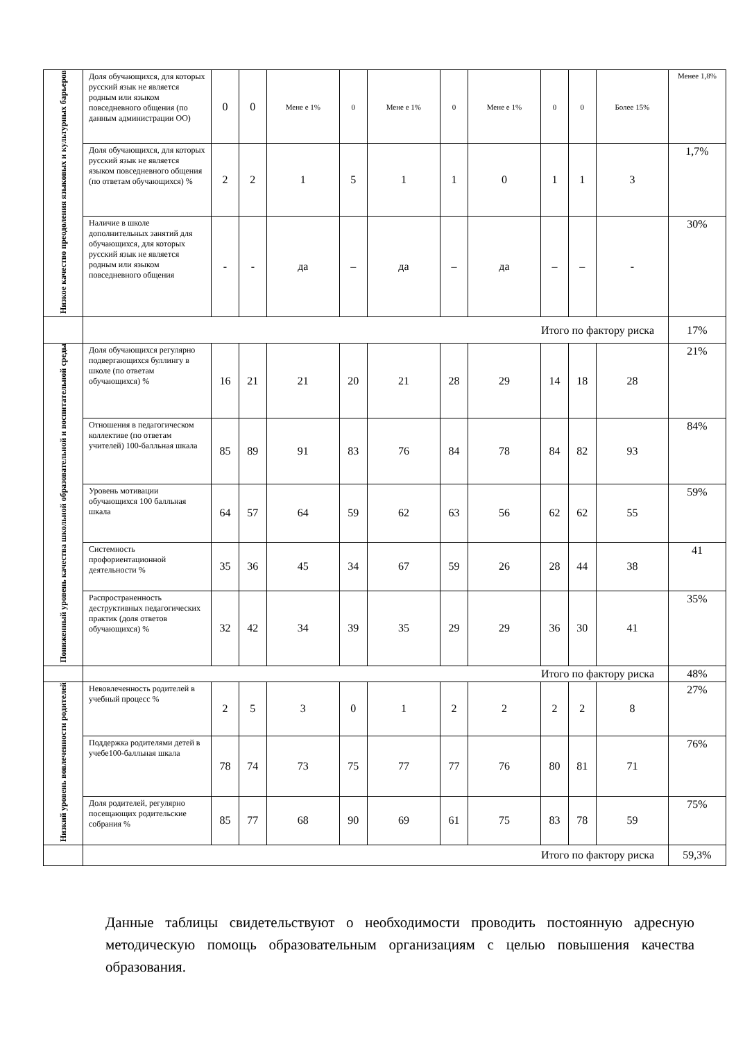| Низкое качество преодоления языковых и культурных барьеров | Доля обучающихся, для которых русский язык не является родным или языком повседневного общения (по данным администрации ОО) | 0 | 0 | Мене е 1% | 0 | Мене е 1% | 0 | Мене е 1% | 0 | 0 | Более 15% | Менее 1,8% |
| | Доля обучающихся, для которых русский язык не является языком повседневного общения (по ответам обучающихся) % | 2 | 2 | 1 | 5 | 1 | 1 | 0 | 1 | 1 | 3 | 1,7% |
| | Наличие в школе дополнительных занятий для обучающихся, для которых русский язык не является родным или языком повседневного общения | - | - | да | – | да | – | да | – | – | - | 30% |
| | Итого по фактору риска | | | | | | | | | | | 17% |
| Пониженный уровень качества школьной образовательной и воспитательной среды | Доля обучающихся регулярно подвергающихся буллингу в школе (по ответам обучающихся) % | 16 | 21 | 21 | 20 | 21 | 28 | 29 | 14 | 18 | 28 | 21% |
| | Отношения в педагогическом коллективе (по ответам учителей) 100-балльная шкала | 85 | 89 | 91 | 83 | 76 | 84 | 78 | 84 | 82 | 93 | 84% |
| | Уровень мотивации обучающихся 100 балльная шкала | 64 | 57 | 64 | 59 | 62 | 63 | 56 | 62 | 62 | 55 | 59% |
| | Системность профориентационной деятельности % | 35 | 36 | 45 | 34 | 67 | 59 | 26 | 28 | 44 | 38 | 41 |
| | Распространенность деструктивных педагогических практик (доля ответов обучающихся) % | 32 | 42 | 34 | 39 | 35 | 29 | 29 | 36 | 30 | 41 | 35% |
| | Итого по фактору риска | | | | | | | | | | | 48% |
| Низкий уровень вовлеченности родителей | Невовлеченность родителей в учебный процесс % | 2 | 5 | 3 | 0 | 1 | 2 | 2 | 2 | 2 | 8 | 27% |
| | Поддержка родителями детей в учебе100-балльная шкала | 78 | 74 | 73 | 75 | 77 | 77 | 76 | 80 | 81 | 71 | 76% |
| | Доля родителей, регулярно посещающих родительские собрания % | 85 | 77 | 68 | 90 | 69 | 61 | 75 | 83 | 78 | 59 | 75% |
| | Итого по фактору риска | | | | | | | | | | | 59,3% |
Данные таблицы свидетельствуют о необходимости проводить постоянную адресную методическую помощь образовательным организациям с целью повышения качества образования.